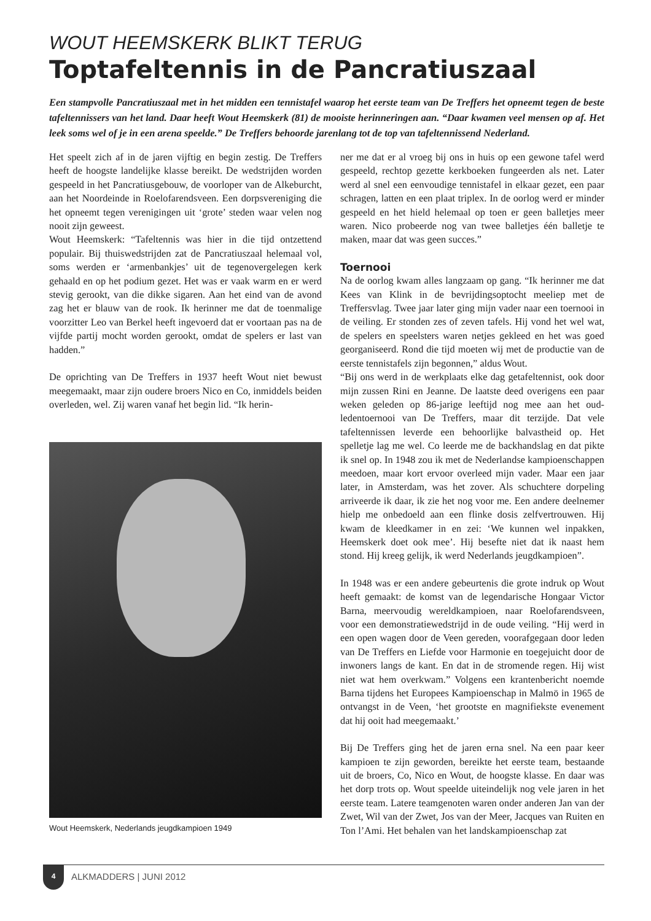WOUT HEEMSKERK BLIKT TERUG
Toptafeltennis in de Pancratiuszaal
Een stampvolle Pancratiuszaal met in het midden een tennistafel waarop het eerste team van De Treffers het opneemt tegen de beste tafeltennissers van het land. Daar heeft Wout Heemskerk (81) de mooiste herinneringen aan. “Daar kwamen veel mensen op af. Het leek soms wel of je in een arena speelde.” De Treffers behoorde jarenlang tot de top van tafeltennissend Nederland.
Het speelt zich af in de jaren vijftig en begin zestig. De Treffers heeft de hoogste landelijke klasse bereikt. De wedstrijden worden gespeeld in het Pancratiusgebouw, de voorloper van de Alkeburcht, aan het Noordeinde in Roelofarendsveen. Een dorpsvereniging die het opneemt tegen verenigingen uit ‘grote’ steden waar velen nog nooit zijn geweest.
Wout Heemskerk: “Tafeltennis was hier in die tijd ontzettend populair. Bij thuiswedstrijden zat de Pancratiuszaal helemaal vol, soms werden er ‘armenbankjes’ uit de tegenovergelegen kerk gehaald en op het podium gezet. Het was er vaak warm en er werd stevig gerookt, van die dikke sigaren. Aan het eind van de avond zag het er blauw van de rook. Ik herinner me dat de toenmalige voorzitter Leo van Berkel heeft ingevoerd dat er voortaan pas na de vijfde partij mocht worden gerookt, omdat de spelers er last van hadden.”
De oprichting van De Treffers in 1937 heeft Wout niet bewust meegemaakt, maar zijn oudere broers Nico en Co, inmiddels beiden overleden, wel. Zij waren vanaf het begin lid. “Ik herin-
Wout Heemskerk, Nederlands jeugdkampioen 1949
ner me dat er al vroeg bij ons in huis op een gewone tafel werd gespeeld, rechtop gezette kerkboeken fungeerden als net. Later werd al snel een eenvoudige tennistafel in elkaar gezet, een paar schragen, latten en een plaat triplex. In de oorlog werd er minder gespeeld en het hield helemaal op toen er geen balletjes meer waren. Nico probeerde nog van twee balletjes één balletje te maken, maar dat was geen succes.”
Toernooi
Na de oorlog kwam alles langzaam op gang. “Ik herinner me dat Kees van Klink in de bevrijdingsoptocht meeliep met de Treffersvlag. Twee jaar later ging mijn vader naar een toernooi in de veiling. Er stonden zes of zeven tafels. Hij vond het wel wat, de spelers en speelsters waren netjes gekleed en het was goed georganiseerd. Rond die tijd moeten wij met de productie van de eerste tennistafels zijn begonnen,” aldus Wout.
“Bij ons werd in de werkplaats elke dag getafeltennist, ook door mijn zussen Rini en Jeanne. De laatste deed overigens een paar weken geleden op 86-jarige leeftijd nog mee aan het oud-ledentoernooi van De Treffers, maar dit terzijde. Dat vele tafeltennissen leverde een behoorlijke balvastheid op. Het spelletje lag me wel. Co leerde me de backhandslag en dat pikte ik snel op. In 1948 zou ik met de Nederlandse kampioenschappen meedoen, maar kort ervoor overleed mijn vader. Maar een jaar later, in Amsterdam, was het zover. Als schuchtere dorpeling arriveerde ik daar, ik zie het nog voor me. Een andere deelnemer hielp me onbedoeld aan een flinke dosis zelfvertrouwen. Hij kwam de kleedkamer in en zei: ‘We kunnen wel inpakken, Heemskerk doet ook mee’. Hij besefte niet dat ik naast hem stond. Hij kreeg gelijk, ik werd Nederlands jeugdkampioen”.
In 1948 was er een andere gebeurtenis die grote indruk op Wout heeft gemaakt: de komst van de legendarische Hongaar Victor Barna, meervoudig wereldkampioen, naar Roelofarendsveen, voor een demonstratiewedstrijd in de oude veiling. “Hij werd in een open wagen door de Veen gereden, voorafgegaan door leden van De Treffers en Liefde voor Harmonie en toegejuicht door de inwoners langs de kant. En dat in de stromende regen. Hij wist niet wat hem overkwam.” Volgens een krantenbericht noemde Barna tijdens het Europees Kampioenschap in Malmö in 1965 de ontvangst in de Veen, ‘het grootste en magnifiekste evenement dat hij ooit had meegemaakt.’
Bij De Treffers ging het de jaren erna snel. Na een paar keer kampioen te zijn geworden, bereikte het eerste team, bestaande uit de broers, Co, Nico en Wout, de hoogste klasse. En daar was het dorp trots op. Wout speelde uiteindelijk nog vele jaren in het eerste team. Latere teamgenoten waren onder anderen Jan van der Zwet, Wil van der Zwet, Jos van der Meer, Jacques van Ruiten en Ton l’Ami. Het behalen van het landskampioenschap zat
4 ALKMADDERS | JUNI 2012